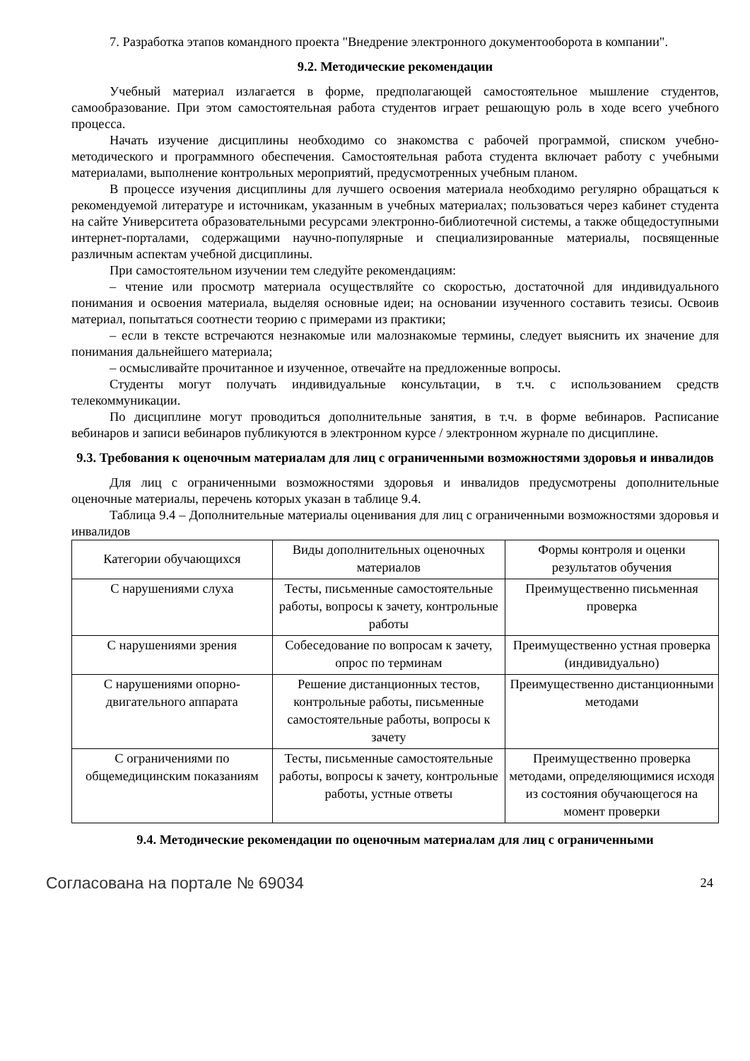7. Разработка этапов командного проекта "Внедрение электронного документооборота в компании".
9.2. Методические рекомендации
Учебный материал излагается в форме, предполагающей самостоятельное мышление студентов, самообразование. При этом самостоятельная работа студентов играет решающую роль в ходе всего учебного процесса.
Начать изучение дисциплины необходимо со знакомства с рабочей программой, списком учебно-методического и программного обеспечения. Самостоятельная работа студента включает работу с учебными материалами, выполнение контрольных мероприятий, предусмотренных учебным планом.
В процессе изучения дисциплины для лучшего освоения материала необходимо регулярно обращаться к рекомендуемой литературе и источникам, указанным в учебных материалах; пользоваться через кабинет студента на сайте Университета образовательными ресурсами электронно-библиотечной системы, а также общедоступными интернет-порталами, содержащими научно-популярные и специализированные материалы, посвященные различным аспектам учебной дисциплины.
При самостоятельном изучении тем следуйте рекомендациям:
– чтение или просмотр материала осуществляйте со скоростью, достаточной для индивидуального понимания и освоения материала, выделяя основные идеи; на основании изученного составить тезисы. Освоив материал, попытаться соотнести теорию с примерами из практики;
– если в тексте встречаются незнакомые или малознакомые термины, следует выяснить их значение для понимания дальнейшего материала;
– осмысливайте прочитанное и изученное, отвечайте на предложенные вопросы.
Студенты могут получать индивидуальные консультации, в т.ч. с использованием средств телекоммуникации.
По дисциплине могут проводиться дополнительные занятия, в т.ч. в форме вебинаров. Расписание вебинаров и записи вебинаров публикуются в электронном курсе / электронном журнале по дисциплине.
9.3. Требования к оценочным материалам для лиц с ограниченными возможностями здоровья и инвалидов
Для лиц с ограниченными возможностями здоровья и инвалидов предусмотрены дополнительные оценочные материалы, перечень которых указан в таблице 9.4.
Таблица 9.4 – Дополнительные материалы оценивания для лиц с ограниченными возможностями здоровья и инвалидов
| Категории обучающихся | Виды дополнительных оценочных материалов | Формы контроля и оценки результатов обучения |
| --- | --- | --- |
| С нарушениями слуха | Тесты, письменные самостоятельные работы, вопросы к зачету, контрольные работы | Преимущественно письменная проверка |
| С нарушениями зрения | Собеседование по вопросам к зачету, опрос по терминам | Преимущественно устная проверка (индивидуально) |
| С нарушениями опорно-двигательного аппарата | Решение дистанционных тестов, контрольные работы, письменные самостоятельные работы, вопросы к зачету | Преимущественно дистанционными методами |
| С ограничениями по общемедицинским показаниям | Тесты, письменные самостоятельные работы, вопросы к зачету, контрольные работы, устные ответы | Преимущественно проверка методами, определяющимися исходя из состояния обучающегося на момент проверки |
9.4. Методические рекомендации по оценочным материалам для лиц с ограниченными
Согласована на портале № 69034 24